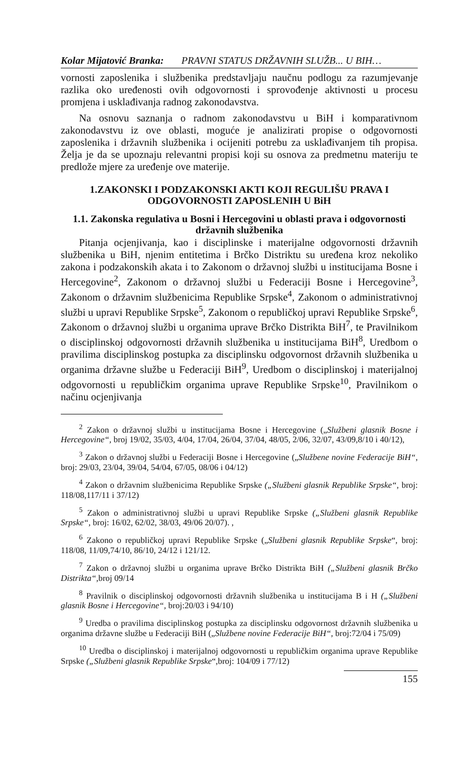Kolar Mijatović Branka: PRAVNI STATUS DRŽAVNIH SLUŽB... U BIH…
vornosti zaposlenika i službenika predstavljaju naučnu podlogu za razumjevanje razlika oko uređenosti ovih odgovornosti i sprovođenje aktivnosti u procesu promjena i usklađivanja radnog zakonodavstva.
Na osnovu saznanja o radnom zakonodavstvu u BiH i komparativnom zakonodavstvu iz ove oblasti, moguće je analizirati propise o odgovornosti zaposlenika i državnih službenika i ocijeniti potrebu za usklađivanjem tih propisa. Želja je da se upoznaju relevantni propisi koji su osnova za predmetnu materiju te predlože mjere za uređenje ove materije.
1.ZAKONSKI I PODZAKONSKI AKTI KOJI REGULIŠU PRAVA I ODGOVORNOSTI ZAPOSLENIH U BiH
1.1. Zakonska regulativa u Bosni i Hercegovini u oblasti prava i odgovornosti državnih službenika
Pitanja ocjenjivanja, kao i disciplinske i materijalne odgovornosti državnih službenika u BiH, njenim entitetima i Brčko Distriktu su uređena kroz nekoliko zakona i podzakonskih akata i to Zakonom o državnoj službi u institucijama Bosne i Hercegovine<sup>2</sup>, Zakonom o državnoj službi u Federaciji Bosne i Hercegovine<sup>3</sup>, Zakonom o državnim službenicima Republike Srpske<sup>4</sup>, Zakonom o administrativnoj službi u upravi Republike Srpske<sup>5</sup>, Zakonom o republičkoj upravi Republike Srpske<sup>6</sup>, Zakonom o državnoj službi u organima uprave Brčko Distrikta BiH<sup>7</sup>, te Pravilnikom o disciplinskoj odgovornosti državnih službenika u institucijama BiH<sup>8</sup>, Uredbom o pravilima disciplinskog postupka za disciplinsku odgovornost državnih službenika u organima državne službe u Federaciji BiH<sup>9</sup>, Uredbom o disciplinskoj i materijalnoj odgovornosti u republičkim organima uprave Republike Srpske<sup>10</sup>, Pravilnikom o načinu ocjenjivanja
<sup>2</sup> Zakon o državnoj službi u institucijama Bosne i Hercegovine („Službeni glasnik Bosne i Hercegovine“, broj 19/02, 35/03, 4/04, 17/04, 26/04, 37/04, 48/05, 2/06, 32/07, 43/09,8/10 i 40/12),
<sup>3</sup> Zakon o državnoj službi u Federaciji Bosne i Hercegovine („Službene novine Federacije BiH“, broj: 29/03, 23/04, 39/04, 54/04, 67/05, 08/06 i 04/12)
<sup>4</sup> Zakon o državnim službenicima Republike Srpske („Službeni glasnik Republike Srpske“, broj: 118/08,117/11 i 37/12)
<sup>5</sup> Zakon o administrativnoj službi u upravi Republike Srpske („Službeni glasnik Republike Srpske“, broj: 16/02, 62/02, 38/03, 49/06 20/07). ,
<sup>6</sup> Zakono o republičkoj upravi Republike Srpske („Službeni glasnik Republike Srpske“, broj: 118/08, 11/09,74/10, 86/10, 24/12 i 121/12.
<sup>7</sup> Zakon o državnoj službi u organima uprave Brčko Distrikta BiH („Službeni glasnik Brčko Distrikta“, broj 09/14
<sup>8</sup> Pravilnik o disciplinskoj odgovornosti državnih službenika u institucijama B i H („Službeni glasnik Bosne i Hercegovine“, broj:20/03 i 94/10)
<sup>9</sup> Uredba o pravilima disciplinskog postupka za disciplinsku odgovornost državnih službenika u organima državne službe u Federaciji BiH („Službene novine Federacije BiH“, broj:72/04 i 75/09)
<sup>10</sup> Uredba o disciplinskoj i materijalnoj odgovornosti u republičkim organima uprave Republike Srpske („Službeni glasnik Republike Srpske“,broj: 104/09 i 77/12)
155